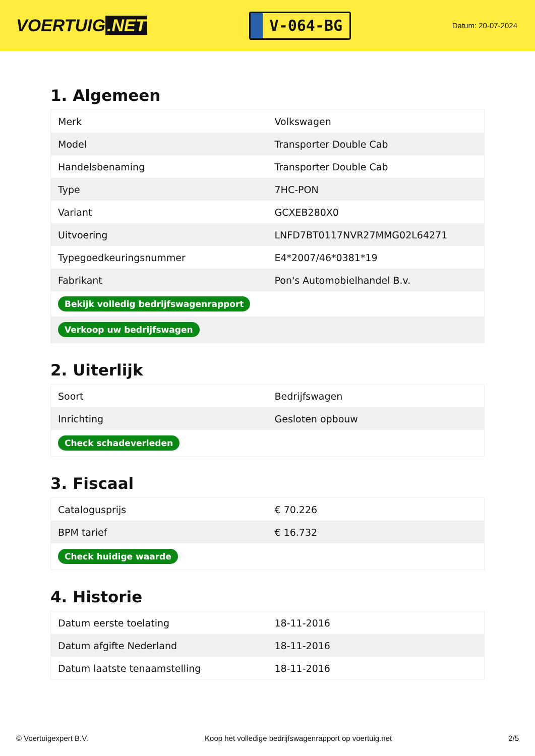VOERTUIG.NET
V-064-BG
Datum: 20-07-2024
1. Algemeen
| Merk | Volkswagen |
| Model | Transporter Double Cab |
| Handelsbenaming | Transporter Double Cab |
| Type | 7HC-PON |
| Variant | GCXEB280X0 |
| Uitvoering | LNFD7BT0117NVR27MMG02L64271 |
| Typegoedkeuringsnummer | E4*2007/46*0381*19 |
| Fabrikant | Pon's Automobielhandel B.v. |
| Bekijk volledig bedrijfswagenrapport | |
| Verkoop uw bedrijfswagen | |
2. Uiterlijk
| Soort | Bedrijfswagen |
| Inrichting | Gesloten opbouw |
| Check schadeverleden | |
3. Fiscaal
| Catalogusprijs | € 70.226 |
| BPM tarief | € 16.732 |
| Check huidige waarde | |
4. Historie
| Datum eerste toelating | 18-11-2016 |
| Datum afgifte Nederland | 18-11-2016 |
| Datum laatste tenaamstelling | 18-11-2016 |
© Voertuigexpert B.V. Koop het volledige bedrijfswagenrapport op voertuig.net 2/5